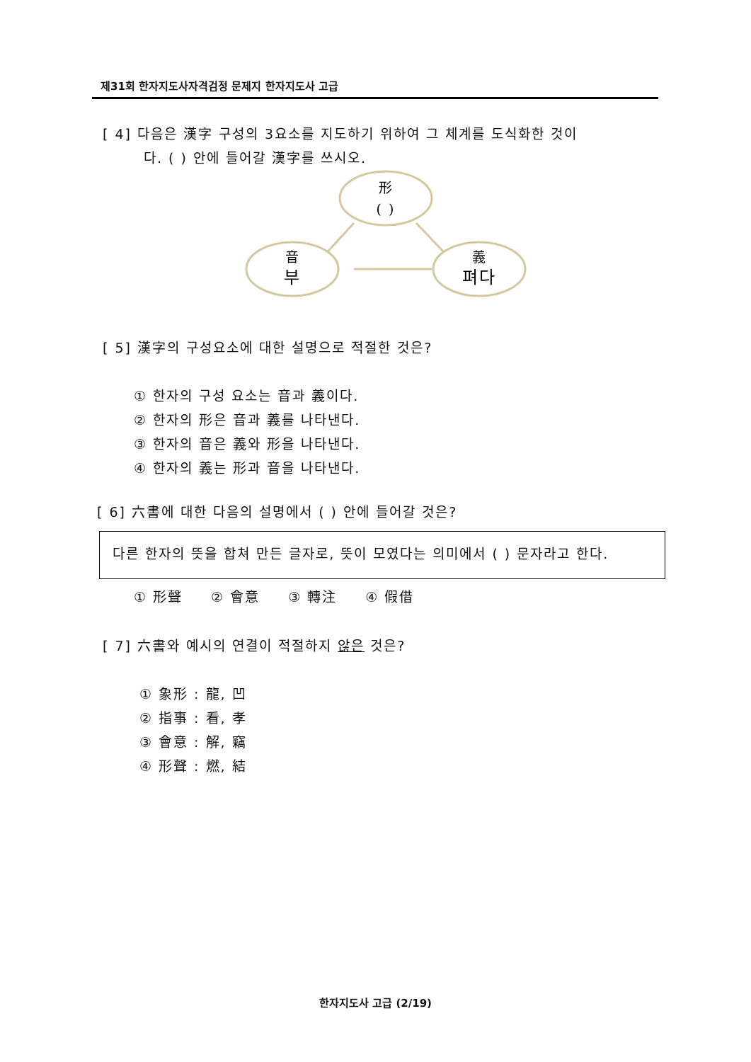제31회 한자지도사자격검정 문제지 한자지도사 고급
[ 4] 다음은 漢字 구성의 3요소를 지도하기 위하여 그 체계를 도식화한 것이
다. ( ) 안에 들어갈 漢字를 쓰시오.
形
( )
音
부
義
펴다
[ 5] 漢字의 구성요소에 대한 설명으로 적절한 것은?
① 한자의 구성 요소는 音과 義이다.
② 한자의 形은 音과 義를 나타낸다.
③ 한자의 音은 義와 形을 나타낸다.
④ 한자의 義는 形과 音을 나타낸다.
[ 6] 六書에 대한 다음의 설명에서 ( ) 안에 들어갈 것은?
다른 한자의 뜻을 합쳐 만든 글자로, 뜻이 모였다는 의미에서 ( ) 문자라고 한다.
① 形聲 ② 會意 ③ 轉注 ④ 假借
[ 7] 六書와 예시의 연결이 적절하지 않은 것은?
① 象形 : 龍, 凹
② 指事 : 看, 孝
③ 會意 : 解, 竊
④ 形聲 : 燃, 結
한자지도사 고급 (2/19)